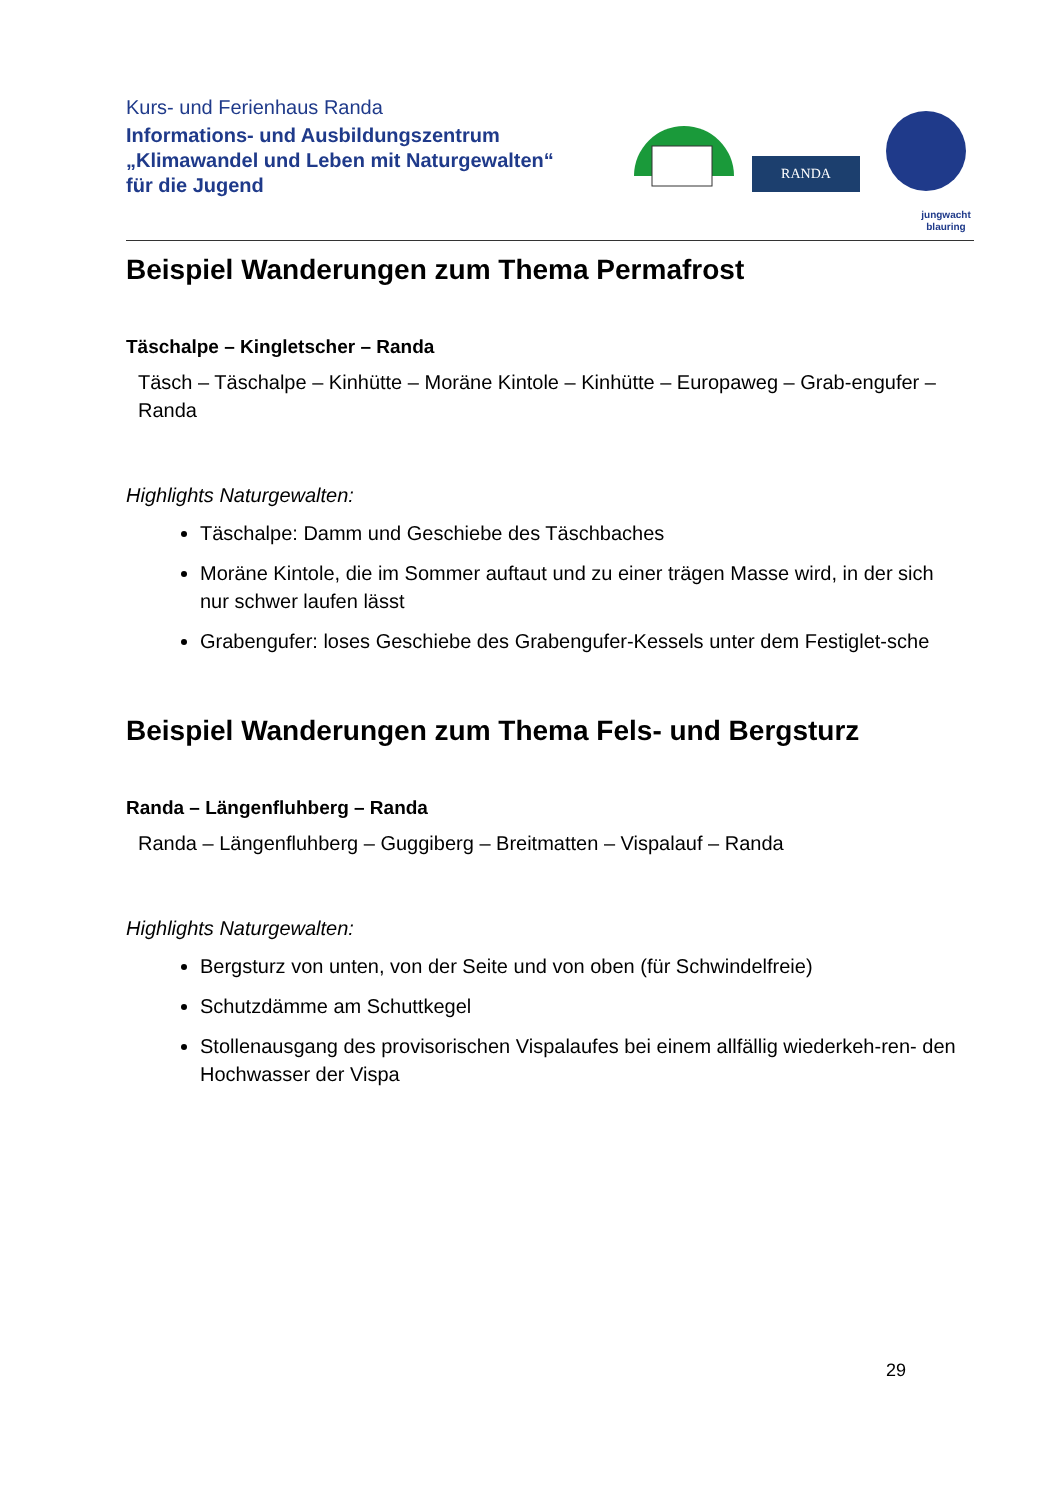Kurs- und Ferienhaus Randa
Informations- und Ausbildungszentrum
„Klimawandel und Leben mit Naturgewalten“
für die Jugend
RANDA
jungwacht
blauring
Beispiel Wanderungen zum Thema Permafrost
Täschalpe – Kingletscher – Randa
Täsch – Täschalpe – Kinhütte – Moräne Kintole – Kinhütte – Europaweg – Grab-engufer – Randa
Highlights Naturgewalten:
Täschalpe: Damm und Geschiebe des Täschbaches
Moräne Kintole, die im Sommer auftaut und zu einer trägen Masse wird, in der sich nur schwer laufen lässt
Grabengufer: loses Geschiebe des Grabengufer-Kessels unter dem Festiglet-sche
Beispiel Wanderungen zum Thema Fels- und Bergsturz
Randa – Längenfluhberg – Randa
Randa – Längenfluhberg – Guggiberg – Breitmatten – Vispalauf – Randa
Highlights Naturgewalten:
Bergsturz von unten, von der Seite und von oben (für Schwindelfreie)
Schutzdämme am Schuttkegel
Stollenausgang des provisorischen Vispalaufes bei einem allfällig wiederkeh-ren- den Hochwasser der Vispa
29